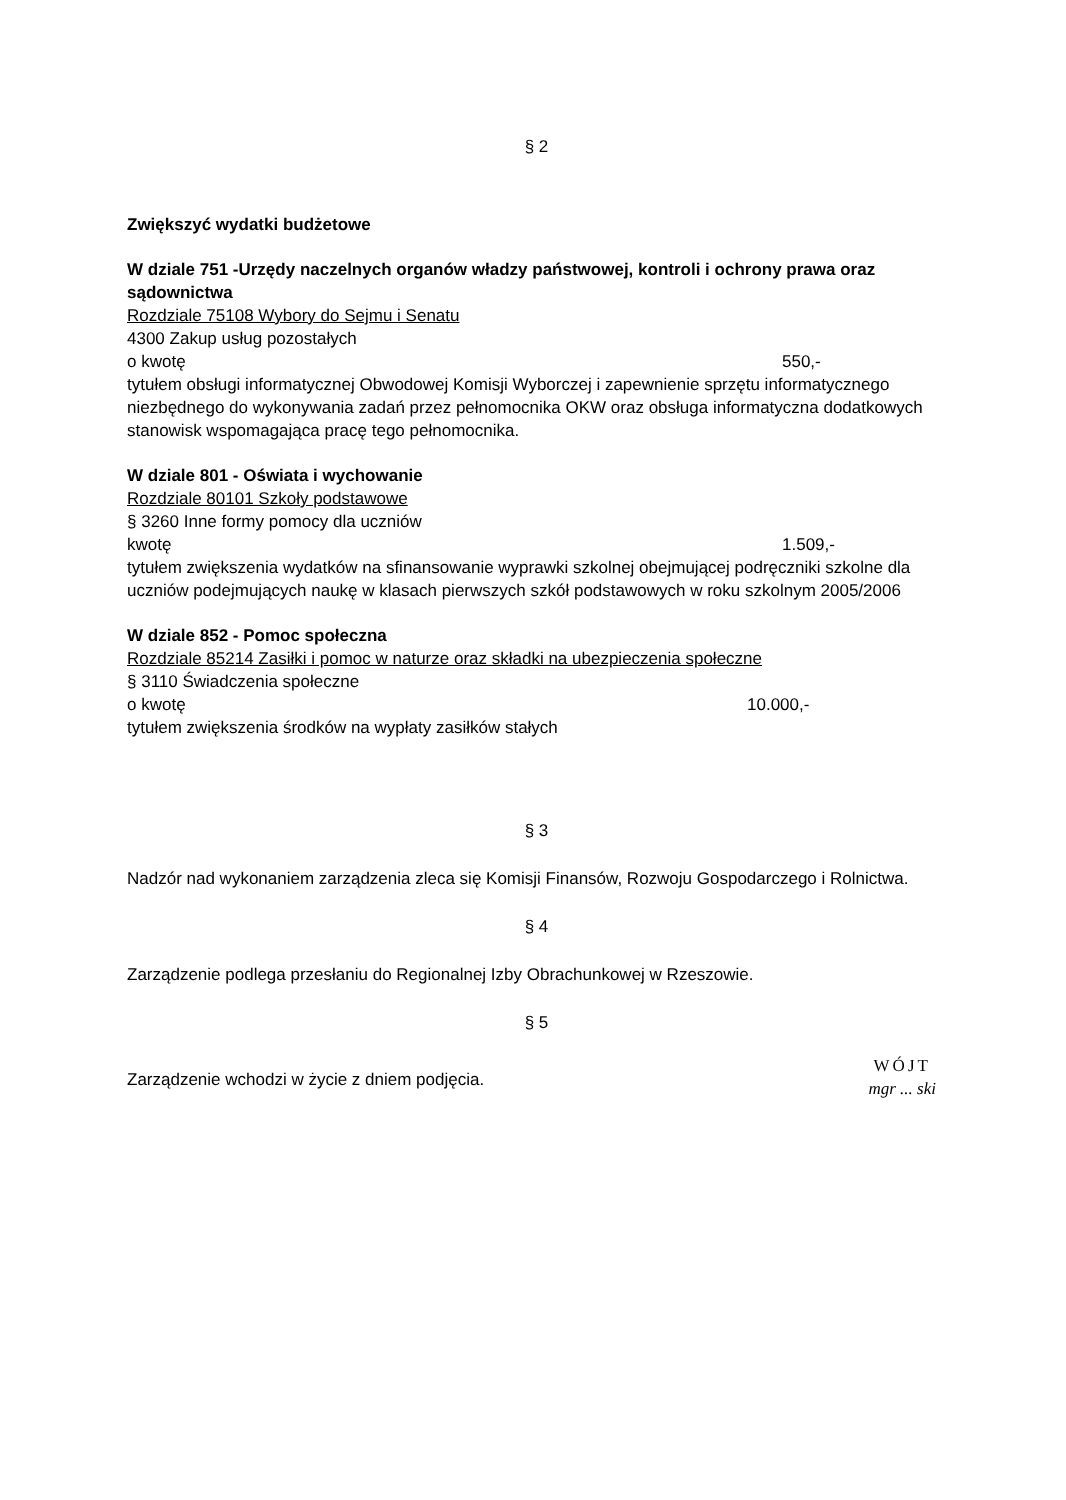§ 2
Zwiększyć wydatki budżetowe
W dziale 751 -Urzędy naczelnych organów władzy państwowej, kontroli i ochrony prawa oraz sądownictwa
Rozdziale 75108 Wybory do Sejmu i Senatu
4300 Zakup usług pozostałych
o kwotę 550,-
tytułem obsługi informatycznej Obwodowej Komisji Wyborczej i zapewnienie sprzętu informatycznego niezbędnego do wykonywania zadań przez pełnomocnika OKW oraz obsługa informatyczna dodatkowych stanowisk wspomagająca pracę tego pełnomocnika.
W dziale 801 - Oświata i wychowanie
Rozdziale 80101 Szkoły podstawowe
§ 3260 Inne formy pomocy dla uczniów
kwotę 1.509,-
tytułem zwiększenia wydatków na sfinansowanie wyprawki szkolnej obejmującej podręczniki szkolne dla uczniów podejmujących naukę w klasach pierwszych szkół podstawowych w roku szkolnym 2005/2006
W dziale 852 - Pomoc społeczna
Rozdziale 85214 Zasiłki i pomoc w naturze oraz składki na ubezpieczenia społeczne
§ 3110 Świadczenia społeczne
o kwotę 10.000,-
tytułem zwiększenia środków na wypłaty zasiłków stałych
§ 3
Nadzór nad wykonaniem zarządzenia zleca się Komisji Finansów, Rozwoju Gospodarczego i Rolnictwa.
§ 4
Zarządzenie podlega przesłaniu do Regionalnej Izby Obrachunkowej w Rzeszowie.
§ 5
Zarządzenie wchodzi w życie z dniem podjęcia.
WÓJT
mgr ... ski